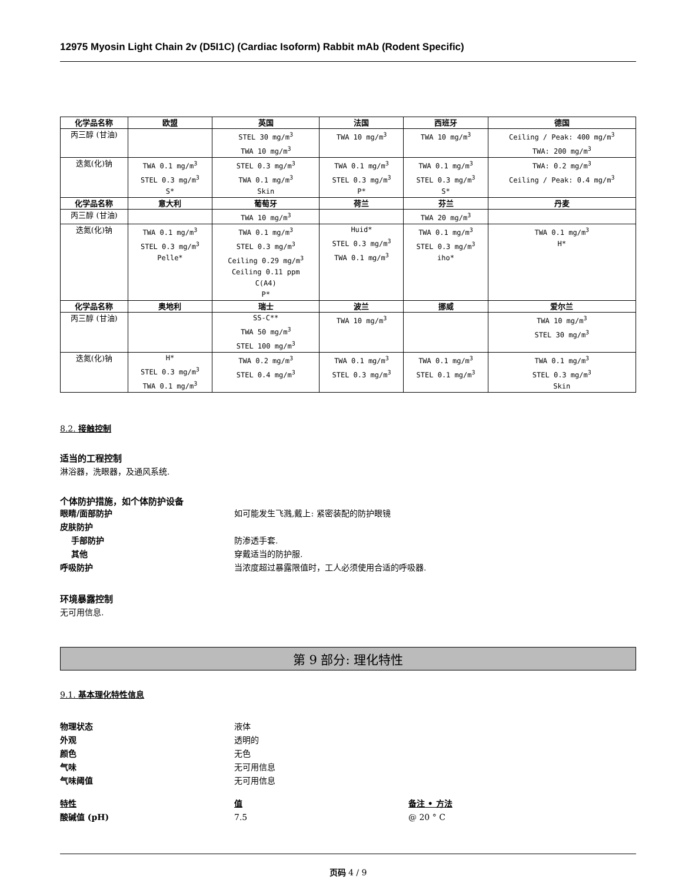12975 Myosin Light Chain 2v (D5I1C) (Cardiac Isoform) Rabbit mAb (Rodent Specific)
| 化学品名称 | 欧盟 | 英国 | 法国 | 西班牙 | 德国 |
| --- | --- | --- | --- | --- | --- |
| 丙三醇 (甘油) | | STEL 30 mg/m<sup>3</sup> TWA 10 mg/m<sup>3</sup> | TWA 10 mg/m<sup>3</sup> | TWA 10 mg/m<sup>3</sup> | Ceiling / Peak: 400 mg/m<sup>3</sup> TWA: 200 mg/m<sup>3</sup> |
| 迭氮(化)钠 | TWA 0.1 mg/m<sup>3</sup> STEL 0.3 mg/m<sup>3</sup> S* | STEL 0.3 mg/m<sup>3</sup> TWA 0.1 mg/m<sup>3</sup> Skin | TWA 0.1 mg/m<sup>3</sup> STEL 0.3 mg/m<sup>3</sup> P* | TWA 0.1 mg/m<sup>3</sup> STEL 0.3 mg/m<sup>3</sup> S* | TWA: 0.2 mg/m<sup>3</sup> Ceiling / Peak: 0.4 mg/m<sup>3</sup> |
| 化学品名称 | 意大利 | 葡萄牙 | 荷兰 | 芬兰 | 丹麦 |
| 丙三醇 (甘油) | | TWA 10 mg/m<sup>3</sup> | | TWA 20 mg/m<sup>3</sup> | |
| 迭氮(化)钠 | TWA 0.1 mg/m<sup>3</sup> STEL 0.3 mg/m<sup>3</sup> Pelle* | TWA 0.1 mg/m<sup>3</sup> STEL 0.3 mg/m<sup>3</sup> Ceiling 0.29 mg/m<sup>3</sup> Ceiling 0.11 ppm C(A4) P* | Huid* STEL 0.3 mg/m<sup>3</sup> TWA 0.1 mg/m<sup>3</sup> | TWA 0.1 mg/m<sup>3</sup> STEL 0.3 mg/m<sup>3</sup> iho* | TWA 0.1 mg/m<sup>3</sup> H* |
| 化学品名称 | 奥地利 | 瑞士 | 波兰 | 挪威 | 爱尔兰 |
| 丙三醇 (甘油) | | SS-C** TWA 50 mg/m<sup>3</sup> STEL 100 mg/m<sup>3</sup> | TWA 10 mg/m<sup>3</sup> | | TWA 10 mg/m<sup>3</sup> STEL 30 mg/m<sup>3</sup> |
| 迭氮(化)钠 | H* STEL 0.3 mg/m<sup>3</sup> TWA 0.1 mg/m<sup>3</sup> | TWA 0.2 mg/m<sup>3</sup> STEL 0.4 mg/m<sup>3</sup> | TWA 0.1 mg/m<sup>3</sup> STEL 0.3 mg/m<sup>3</sup> | TWA 0.1 mg/m<sup>3</sup> STEL 0.1 mg/m<sup>3</sup> | TWA 0.1 mg/m<sup>3</sup> STEL 0.3 mg/m<sup>3</sup> Skin |
8.2. 接触控制
适当的工程控制
淋浴器，洗眼器，及通风系统.
个体防护措施，如个体防护设备
眼睛/面部防护 如可能发生飞溅,戴上: 紧密装配的防护眼镜
皮肤防护
手部防护 防渗透手套.
其他 穿戴适当的防护服.
呼吸防护 当浓度超过暴露限值时，工人必须使用合适的呼吸器.
环境暴露控制
无可用信息.
第 9 部分: 理化特性
9.1. 基本理化特性信息
物理状态 液体
外观 透明的
颜色 无色
气味 无可用信息
气味阈值 无可用信息
特性 值 备注 • 方法
酸碱值 (pH) 7.5 @ 20 ° C
页码 4 / 9